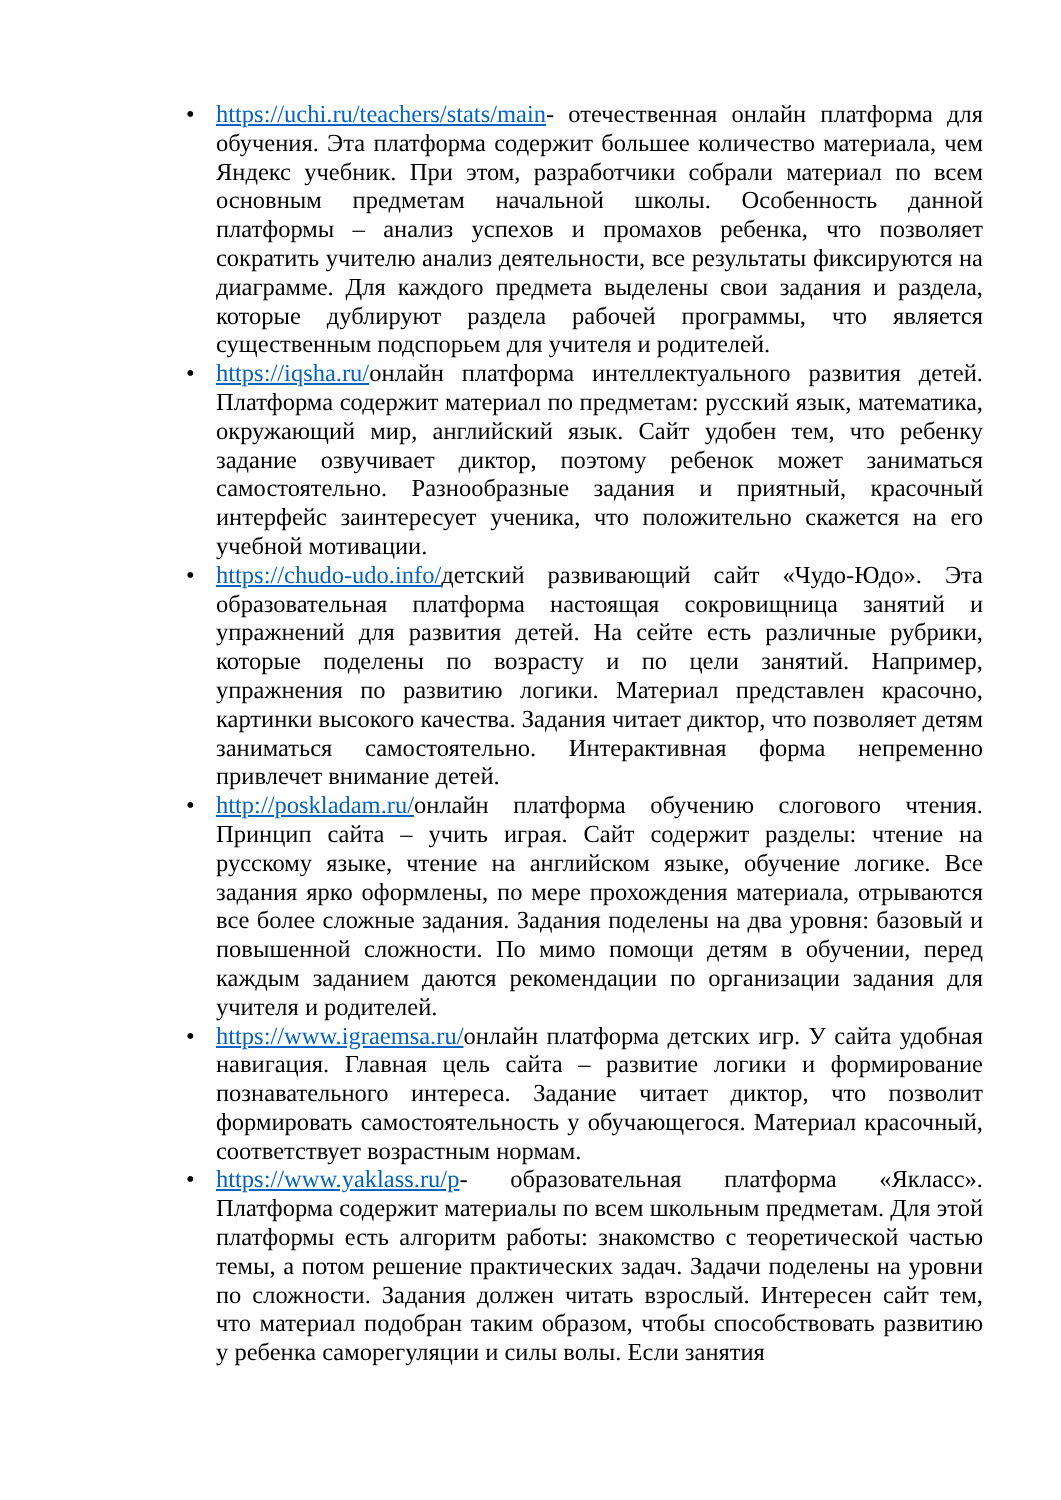• https://uchi.ru/teachers/stats/main- отечественная онлайн платформа для обучения. Эта платформа содержит большее количество материала, чем Яндекс учебник. При этом, разработчики собрали материал по всем основным предметам начальной школы. Особенность данной платформы – анализ успехов и промахов ребенка, что позволяет сократить учителю анализ деятельности, все результаты фиксируются на диаграмме. Для каждого предмета выделены свои задания и раздела, которые дублируют раздела рабочей программы, что является существенным подспорьем для учителя и родителей.
• https://iqsha.ru/онлайн платформа интеллектуального развития детей. Платформа содержит материал по предметам: русский язык, математика, окружающий мир, английский язык. Сайт удобен тем, что ребенку задание озвучивает диктор, поэтому ребенок может заниматься самостоятельно. Разнообразные задания и приятный, красочный интерфейс заинтересует ученика, что положительно скажется на его учебной мотивации.
• https://chudo-udo.info/детский развивающий сайт «Чудо-Юдо». Эта образовательная платформа настоящая сокровищница занятий и упражнений для развития детей. На сейте есть различные рубрики, которые поделены по возрасту и по цели занятий. Например, упражнения по развитию логики. Материал представлен красочно, картинки высокого качества. Задания читает диктор, что позволяет детям заниматься самостоятельно. Интерактивная форма непременно привлечет внимание детей.
• http://poskladam.ru/онлайн платформа обучению слогового чтения. Принцип сайта – учить играя. Сайт содержит разделы: чтение на русскому языке, чтение на английском языке, обучение логике. Все задания ярко оформлены, по мере прохождения материала, отрываются все более сложные задания. Задания поделены на два уровня: базовый и повышенной сложности. По мимо помощи детям в обучении, перед каждым заданием даются рекомендации по организации задания для учителя и родителей.
• https://www.igraemsa.ru/онлайн платформа детских игр. У сайта удобная навигация. Главная цель сайта – развитие логики и формирование познавательного интереса. Задание читает диктор, что позволит формировать самостоятельность у обучающегося. Материал красочный, соответствует возрастным нормам.
• https://www.yaklass.ru/p- образовательная платформа «Якласс». Платформа содержит материалы по всем школьным предметам. Для этой платформы есть алгоритм работы: знакомство с теоретической частью темы, а потом решение практических задач. Задачи поделены на уровни по сложности. Задания должен читать взрослый. Интересен сайт тем, что материал подобран таким образом, чтобы способствовать развитию у ребенка саморегуляции и силы волы. Если занятия